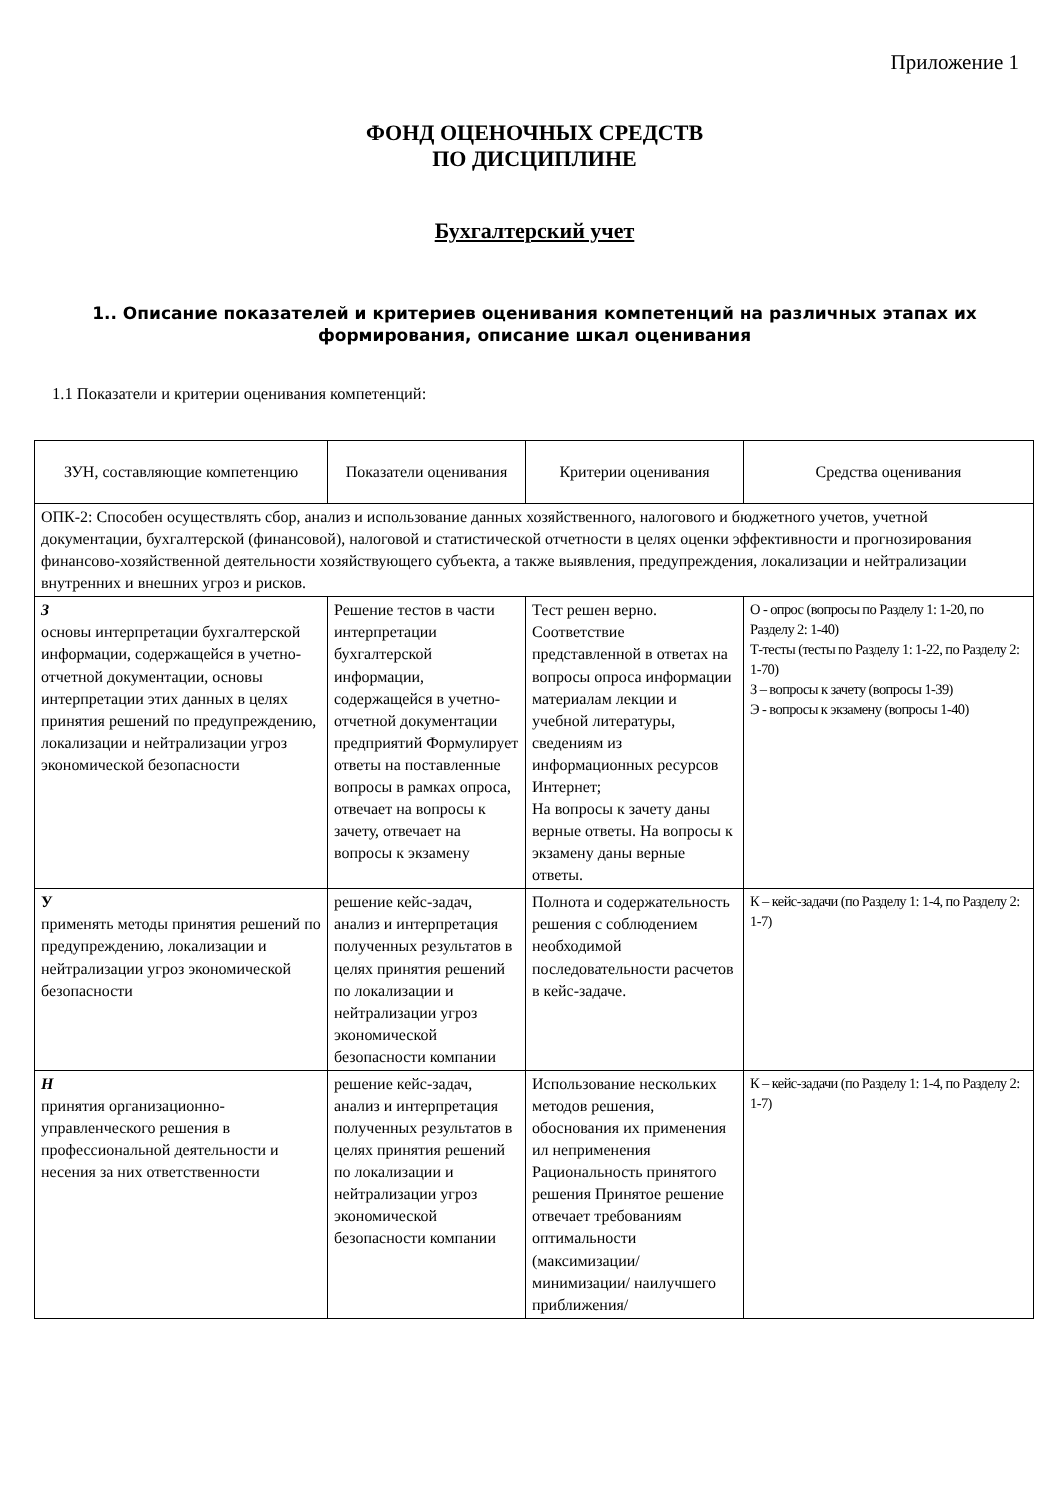Приложение 1
ФОНД ОЦЕНОЧНЫХ СРЕДСТВ
ПО ДИСЦИПЛИНЕ
Бухгалтерский учет
1.. Описание показателей и критериев оценивания компетенций на различных этапах их формирования, описание шкал оценивания
1.1 Показатели и критерии оценивания компетенций:
| ЗУН, составляющие компетенцию | Показатели оценивания | Критерии оценивания | Средства оценивания |
| --- | --- | --- | --- |
| ОПК-2: Способен осуществлять сбор, анализ и использование данных хозяйственного, налогового и бюджетного учетов, учетной документации, бухгалтерской (финансовой), налоговой и статистической отчетности в целях оценки эффективности и прогнозирования финансово-хозяйственной деятельности хозяйствующего субъекта, а также выявления, предупреждения, локализации и нейтрализации внутренних и внешних угроз и рисков. | | | |
| З основы интерпретации бухгалтерской информации, содержащейся в учетно-отчетной документации, основы интерпретации этих данных в целях принятия решений по предупреждению, локализации и нейтрализации угроз экономической безопасности | Решение тестов в части интерпретации бухгалтерской информации, содержащейся в учетно-отчетной документации предприятий Формулирует ответы на поставленные вопросы в рамках опроса, отвечает на вопросы к зачету, отвечает на вопросы к экзамену | Тест решен верно. Соответствие представленной в ответах на вопросы опроса информации материалам лекции и учебной литературы, сведениям из информационных ресурсов Интернет; На вопросы к зачету даны верные ответы. На вопросы к экзамену даны верные ответы. | О - опрос (вопросы по Разделу 1: 1-20, по Разделу 2: 1-40) Т-тесты (тесты по Разделу 1: 1-22, по Разделу 2: 1-70) З – вопросы к зачету (вопросы 1-39) Э - вопросы к экзамену (вопросы 1-40) |
| У применять методы принятия решений по предупреждению, локализации и нейтрализации угроз экономической безопасности | решение кейс-задач, анализ и интерпретация полученных результатов в целях принятия решений по локализации и нейтрализации угроз экономической безопасности компании | Полнота и содержательность решения с соблюдением необходимой последовательности расчетов в кейс-задаче. | К – кейс-задачи (по Разделу 1: 1-4, по Разделу 2: 1-7) |
| Н принятия организационно-управленческого решения в профессиональной деятельности и несения за них ответственности | решение кейс-задач, анализ и интерпретация полученных результатов в целях принятия решений по локализации и нейтрализации угроз экономической безопасности компании | Использование нескольких методов решения, обоснования их применения ил неприменения Рациональность принятого решения Принятое решение отвечает требованиям оптимальности (максимизации/ минимизации/ наилучшего приближения/ | К – кейс-задачи (по Разделу 1: 1-4, по Разделу 2: 1-7) |